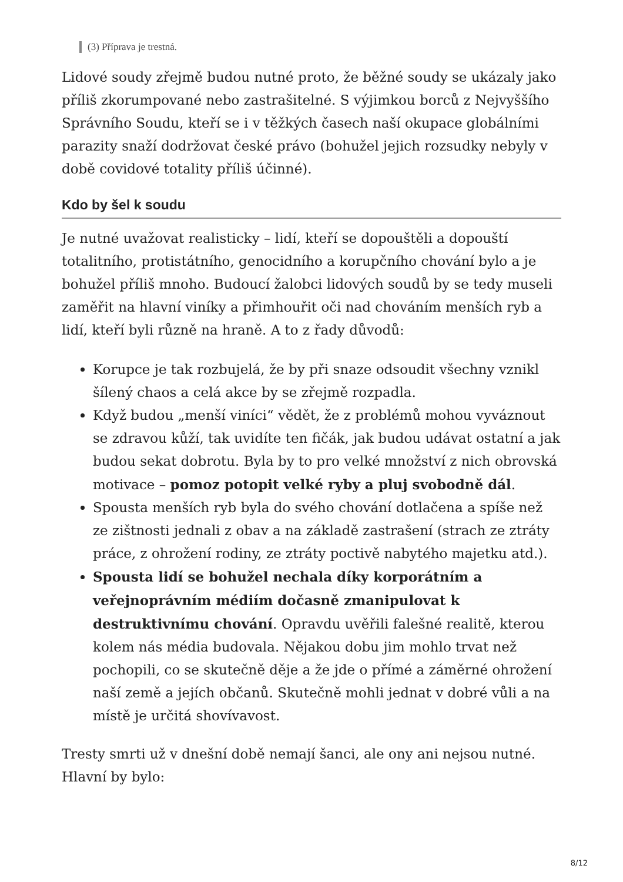(3) Příprava je trestná.
Lidové soudy zřejmě budou nutné proto, že běžné soudy se ukázaly jako příliš zkorumpované nebo zastrašitelné. S výjimkou borců z Nejvyššího Správního Soudu, kteří se i v těžkých časech naší okupace globálními parazity snaží dodržovat české právo (bohužel jejich rozsudky nebyly v době covidové totality příliš účinné).
Kdo by šel k soudu
Je nutné uvažovat realisticky – lidí, kteří se dopouštěli a dopouští totalitního, protistátního, genocidního a korupčního chování bylo a je bohužel příliš mnoho. Budoucí žalobci lidových soudů by se tedy museli zaměřit na hlavní viníky a přimhouřit oči nad chováním menších ryb a lidí, kteří byli různě na hraně. A to z řady důvodů:
Korupce je tak rozbujelá, že by při snaze odsoudit všechny vznikl šílený chaos a celá akce by se zřejmě rozpadla.
Když budou „menší viníci“ vědět, že z problémů mohou vyváznout se zdravou kůží, tak uvidíte ten fičák, jak budou udávat ostatní a jak budou sekat dobrotu. Byla by to pro velké množství z nich obrovská motivace – pomoz potopit velké ryby a pluj svobodně dál.
Spousta menších ryb byla do svého chování dotlačena a spíše než ze zištnosti jednali z obav a na základě zastrašení (strach ze ztráty práce, z ohrožení rodiny, ze ztráty poctivě nabytého majetku atd.).
Spousta lidí se bohužel nechala díky korporátním a veřejnoprávním médiím dočasně zmanipulovat k destruktivnímu chování. Opravdu uvěřili falešné realitě, kterou kolem nás média budovala. Nějakou dobu jim mohlo trvat než pochopili, co se skutečně děje a že jde o přímé a záměrné ohrožení naší země a jejích občanů. Skutečně mohli jednat v dobré vůli a na místě je určitá shovívavost.
Tresty smrti už v dnešní době nemají šanci, ale ony ani nejsou nutné. Hlavní by bylo:
8/12